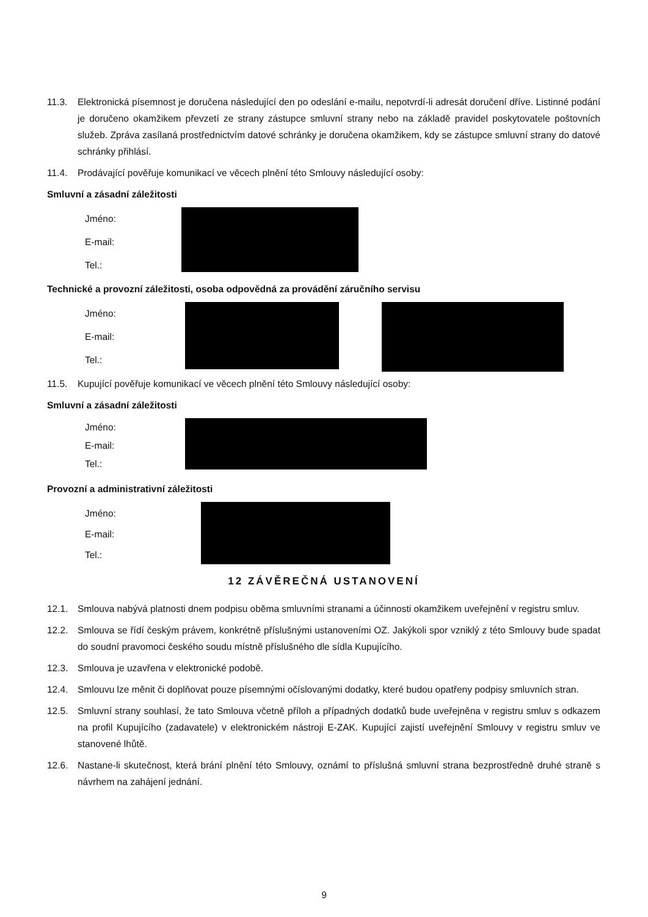11.3. Elektronická písemnost je doručena následující den po odeslání e-mailu, nepotvrdí-li adresát doručení dříve. Listinné podání je doručeno okamžikem převzetí ze strany zástupce smluvní strany nebo na základě pravidel poskytovatele poštovních služeb. Zpráva zasílaná prostřednictvím datové schránky je doručena okamžikem, kdy se zástupce smluvní strany do datové schránky přihlásí.
11.4. Prodávající pověřuje komunikací ve věcech plnění této Smlouvy následující osoby:
Smluvní a zásadní záležitosti
Jméno:
E-mail:
Tel.:
Technické a provozní záležitosti, osoba odpovědná za provádění záručního servisu
Jméno:
E-mail:
Tel.:
11.5. Kupující pověřuje komunikací ve věcech plnění této Smlouvy následující osoby:
Smluvní a zásadní záležitosti
Jméno:
E-mail:
Tel.:
Provozní a administrativní záležitosti
Jméno:
E-mail:
Tel.:
12 ZÁVĚREČNÁ USTANOVENÍ
12.1. Smlouva nabývá platnosti dnem podpisu oběma smluvními stranami a účinnosti okamžikem uveřejnění v registru smluv.
12.2. Smlouva se řídí českým právem, konkrétně příslušnými ustanoveními OZ. Jakýkoli spor vzniklý z této Smlouvy bude spadat do soudní pravomoci českého soudu místně příslušného dle sídla Kupujícího.
12.3. Smlouva je uzavřena v elektronické podobě.
12.4. Smlouvu lze měnit či doplňovat pouze písemnými očíslovanými dodatky, které budou opatřeny podpisy smluvních stran.
12.5. Smluvní strany souhlasí, že tato Smlouva včetně příloh a případných dodatků bude uveřejněna v registru smluv s odkazem na profil Kupujícího (zadavatele) v elektronickém nástroji E-ZAK. Kupující zajistí uveřejnění Smlouvy v registru smluv ve stanovené lhůtě.
12.6. Nastane-li skutečnost, která brání plnění této Smlouvy, oznámí to příslušná smluvní strana bezprostředně druhé straně s návrhem na zahájení jednání.
9